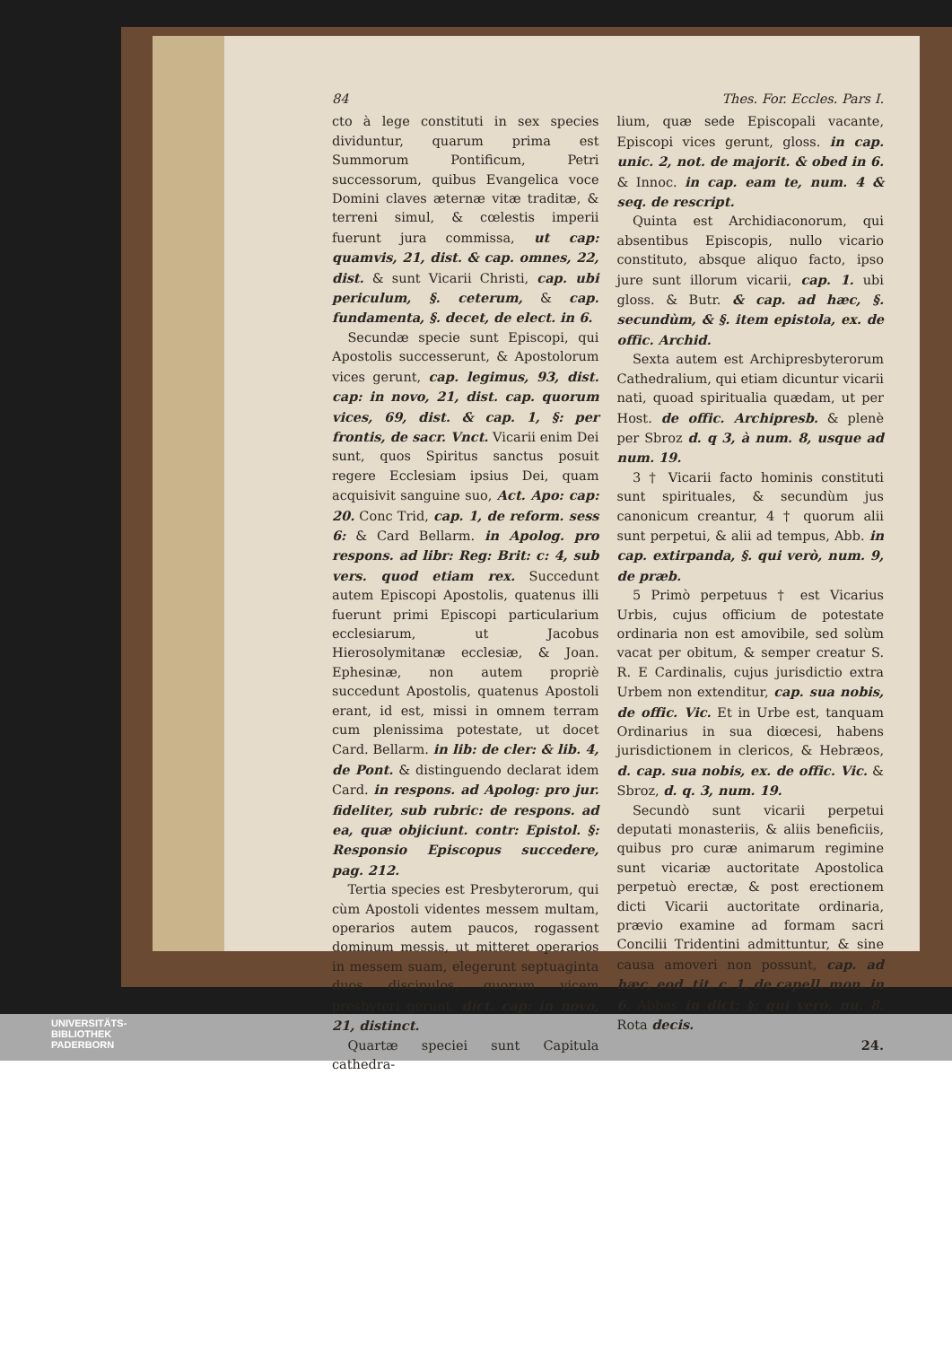84 Thes. For. Eccles. Pars I.
cto à lege constituti in sex species dividuntur, quarum prima est Summorum Pontificum, Petri successorum, quibus Evangelica voce Domini claves æternæ vitæ traditæ, & terreni simul, & cœlestis imperii fuerunt jura commissa, ut cap: quamvis, 21, dist. & cap. omnes, 22, dist. & sunt Vicarii Christi, cap. ubi periculum, §. ceterum, & cap. fundamenta, §. decet, de elect. in 6.
Secundæ specie sunt Episcopi, qui Apostolis successerunt, & Apostolorum vices gerunt, cap. legimus, 93, dist. cap: in novo, 21, dist. cap. quorum vices, 69, dist. & cap. 1, §: per frontis, de sacr. Vnct. Vicarii enim Dei sunt, quos Spiritus sanctus posuit regere Ecclesiam ipsius Dei, quam acquisivit sanguine suo, Act. Apo: cap: 20. Conc Trid, cap. 1, de reform. sess 6: & Card Bellarm. in Apolog. pro respons. ad libr: Reg: Brit: c: 4, sub vers. quod etiam rex. Succedunt autem Episcopi Apostolis, quatenus illi fuerunt primi Episcopi particularium ecclesiarum, ut Jacobus Hierosolymitanæ ecclesiæ, & Joan. Ephesinæ, non autem propriè succedunt Apostolis, quatenus Apostoli erant, id est, missi in omnem terram cum plenissima potestate, ut docet Card. Bellarm. in lib: de cler: & lib. 4, de Pont. & distinguendo declarat idem Card. in respons. ad Apolog: pro jur. fideliter, sub rubric: de respons. ad ea, quæ objiciunt. contr: Epistol. §: Responsio Episcopus succedere, pag. 212.
Tertia species est Presbyterorum, qui cùm Apostoli videntes messem multam, operarios autem paucos, rogassent dominum messis, ut mitteret operarios in messem suam, elegerunt septuaginta duos discipulos, quorum vicem presbyteri gerunt, dict. cap: in novo, 21, distinct.
Quartæ speciei sunt Capitula cathedra-
lium, quæ sede Episcopali vacante, Episcopi vices gerunt, gloss. in cap. unic. 2, not. de majorit. & obed in 6. & Innoc. in cap. eam te, num. 4 & seq. de rescript.
Quinta est Archidiaconorum, qui absentibus Episcopis, nullo vicario constituto, absque aliquo facto, ipso jure sunt illorum vicarii, cap. 1. ubi gloss. & Butr. & cap. ad hæc, §. secundùm, & §. item epistola, ex. de offic. Archid.
Sexta autem est Archipresbyterorum Cathedralium, qui etiam dicuntur vicarii nati, quoad spiritualia quædam, ut per Host. de offic. Archipresb. & plenè per Sbroz d. q 3, à num. 8, usque ad num. 19.
3 † Vicarii facto hominis constituti sunt spirituales, & secundùm jus canonicum creantur, 4 † quorum alii sunt perpetui, & alii ad tempus, Abb. in cap. extirpanda, §. qui verò, num. 9, de præb.
5 Primò perpetuus † est Vicarius Urbis, cujus officium de potestate ordinaria non est amovibile, sed solùm vacat per obitum, & semper creatur S. R. E Cardinalis, cujus jurisdictio extra Urbem non extenditur, cap. sua nobis, de offic. Vic. Et in Urbe est, tanquam Ordinarius in sua diœcesi, habens jurisdictionem in clericos, & Hebræos, d. cap. sua nobis, ex. de offic. Vic. & Sbroz, d. q. 3, num. 19.
Secundò sunt vicarii perpetui deputati monasteriis, & aliis beneficiis, quibus pro curæ animarum regimine sunt vicariæ auctoritate Apostolica perpetuò erectæ, & post erectionem dicti Vicarii auctoritate ordinaria, prævio examine ad formam sacri Concilii Tridentini admittuntur, & sine causa amoveri non possunt, cap. ad hæc, eod. tit. c. 1, de capell. mon. in 6. Abbas in dict: §: qui verò, nu. 8. Rota decis.
24.
UNIVERSITÄTS-
BIBLIOTHEK
PADERBORN